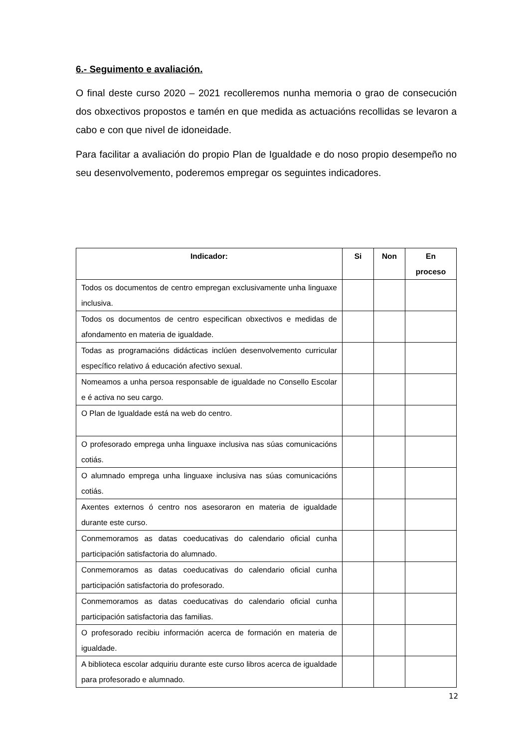6.- Seguimento e avaliación.
O final deste curso 2020 – 2021 recolleremos nunha memoria o grao de consecución dos obxectivos propostos e tamén en que medida as actuacións recollidas se levaron a cabo e con que nivel de idoneidade.
Para facilitar a avaliación do propio Plan de Igualdade e do noso propio desempeño no seu desenvolvemento, poderemos empregar os seguintes indicadores.
| Indicador: | Si | Non | En proceso |
| --- | --- | --- | --- |
| Todos os documentos de centro empregan exclusivamente unha linguaxe inclusiva. | | | |
| Todos os documentos de centro especifican obxectivos e medidas de afondamento en materia de igualdade. | | | |
| Todas as programacións didácticas inclúen desenvolvemento curricular específico relativo á educación afectivo sexual. | | | |
| Nomeamos a unha persoa responsable de igualdade no Consello Escolar e é activa no seu cargo. | | | |
| O Plan de Igualdade está na web do centro. | | | |
| O profesorado emprega unha linguaxe inclusiva nas súas comunicacións cotiás. | | | |
| O alumnado emprega unha linguaxe inclusiva nas súas comunicacións cotiás. | | | |
| Axentes externos ó centro nos asesoraron en materia de igualdade durante este curso. | | | |
| Conmemoramos as datas coeducativas do calendario oficial cunha participación satisfactoria do alumnado. | | | |
| Conmemoramos as datas coeducativas do calendario oficial cunha participación satisfactoria do profesorado. | | | |
| Conmemoramos as datas coeducativas do calendario oficial cunha participación satisfactoria das familias. | | | |
| O profesorado recibiu información acerca de formación en materia de igualdade. | | | |
| A biblioteca escolar adquiriu durante este curso libros acerca de igualdade para profesorado e alumnado. | | | |
12